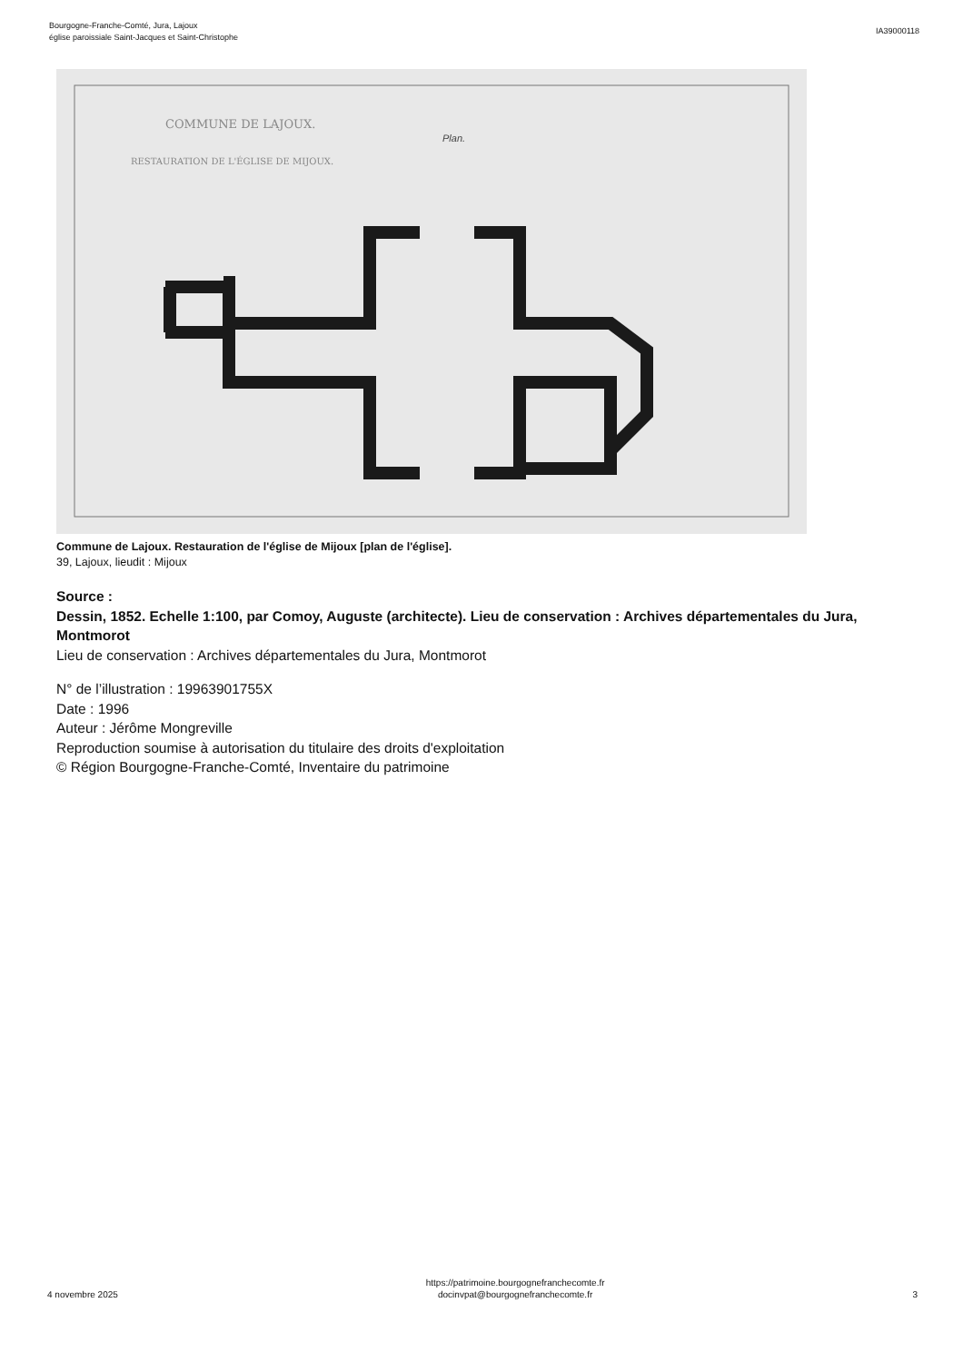Bourgogne-Franche-Comté, Jura, Lajoux
église paroissiale Saint-Jacques et Saint-Christophe
IA39000118
COMMUNE DE LAJOUX.
RESTAURATION DE L'ÉGLISE DE MIJOUX.
Plan.
Commune de Lajoux. Restauration de l'église de Mijoux [plan de l'église].
39, Lajoux, lieudit : Mijoux
Source :
Dessin, 1852. Echelle 1:100, par Comoy, Auguste (architecte). Lieu de conservation : Archives départementales du Jura, Montmorot
Lieu de conservation : Archives départementales du Jura, Montmorot
N° de l’illustration : 19963901755X
Date : 1996
Auteur : Jérôme Mongreville
Reproduction soumise à autorisation du titulaire des droits d'exploitation
© Région Bourgogne-Franche-Comté, Inventaire du patrimoine
4 novembre 2025
https://patrimoine.bourgognefranchecomte.fr
docinvpat@bourgognefranchecomte.fr
3